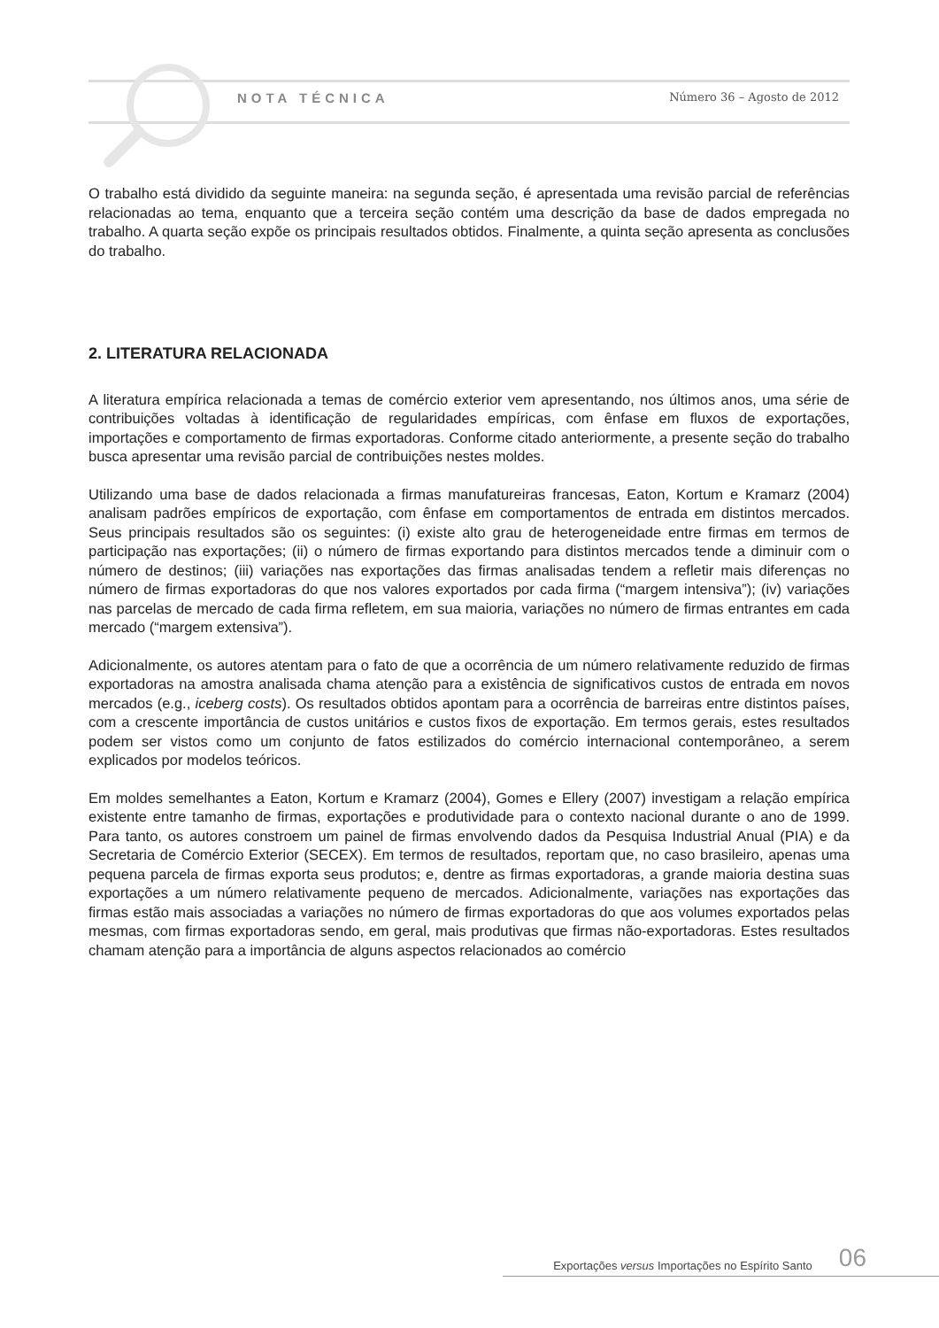NOTA TÉCNICA Número 36 – Agosto de 2012
O trabalho está dividido da seguinte maneira: na segunda seção, é apresentada uma revisão parcial de referências relacionadas ao tema, enquanto que a terceira seção contém uma descrição da base de dados empregada no trabalho. A quarta seção expõe os principais resultados obtidos. Finalmente, a quinta seção apresenta as conclusões do trabalho.
2. LITERATURA RELACIONADA
A literatura empírica relacionada a temas de comércio exterior vem apresentando, nos últimos anos, uma série de contribuições voltadas à identificação de regularidades empíricas, com ênfase em fluxos de exportações, importações e comportamento de firmas exportadoras. Conforme citado anteriormente, a presente seção do trabalho busca apresentar uma revisão parcial de contribuições nestes moldes.
Utilizando uma base de dados relacionada a firmas manufatureiras francesas, Eaton, Kortum e Kramarz (2004) analisam padrões empíricos de exportação, com ênfase em comportamentos de entrada em distintos mercados. Seus principais resultados são os seguintes: (i) existe alto grau de heterogeneidade entre firmas em termos de participação nas exportações; (ii) o número de firmas exportando para distintos mercados tende a diminuir com o número de destinos; (iii) variações nas exportações das firmas analisadas tendem a refletir mais diferenças no número de firmas exportadoras do que nos valores exportados por cada firma (“margem intensiva”); (iv) variações nas parcelas de mercado de cada firma refletem, em sua maioria, variações no número de firmas entrantes em cada mercado (“margem extensiva”).
Adicionalmente, os autores atentam para o fato de que a ocorrência de um número relativamente reduzido de firmas exportadoras na amostra analisada chama atenção para a existência de significativos custos de entrada em novos mercados (e.g., iceberg costs). Os resultados obtidos apontam para a ocorrência de barreiras entre distintos países, com a crescente importância de custos unitários e custos fixos de exportação. Em termos gerais, estes resultados podem ser vistos como um conjunto de fatos estilizados do comércio internacional contemporâneo, a serem explicados por modelos teóricos.
Em moldes semelhantes a Eaton, Kortum e Kramarz (2004), Gomes e Ellery (2007) investigam a relação empírica existente entre tamanho de firmas, exportações e produtividade para o contexto nacional durante o ano de 1999. Para tanto, os autores constroem um painel de firmas envolvendo dados da Pesquisa Industrial Anual (PIA) e da Secretaria de Comércio Exterior (SECEX). Em termos de resultados, reportam que, no caso brasileiro, apenas uma pequena parcela de firmas exporta seus produtos; e, dentre as firmas exportadoras, a grande maioria destina suas exportações a um número relativamente pequeno de mercados. Adicionalmente, variações nas exportações das firmas estão mais associadas a variações no número de firmas exportadoras do que aos volumes exportados pelas mesmas, com firmas exportadoras sendo, em geral, mais produtivas que firmas não-exportadoras. Estes resultados chamam atenção para a importância de alguns aspectos relacionados ao comércio
Exportações versus Importações no Espírito Santo 06